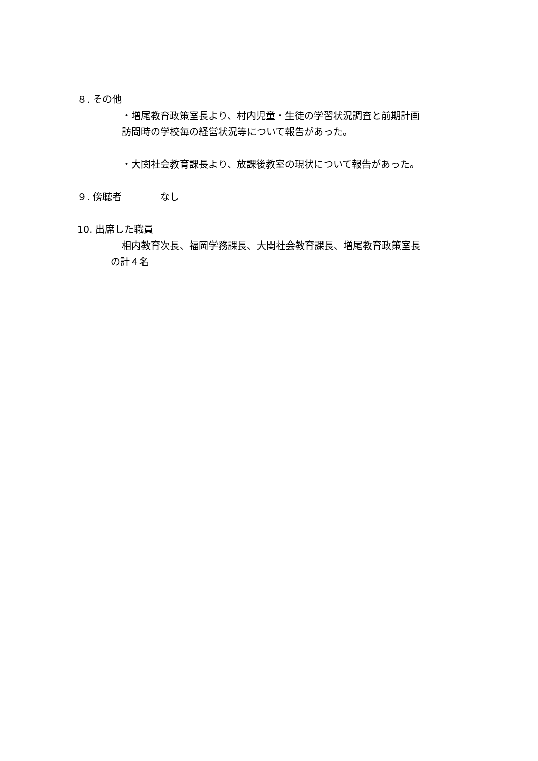８. その他
・増尾教育政策室長より、村内児童・生徒の学習状況調査と前期計画
訪問時の学校毎の経営状況等について報告があった。
・大関社会教育課長より、放課後教室の現状について報告があった。
９. 傍聴者　　　　なし
10. 出席した職員
相内教育次長、福岡学務課長、大関社会教育課長、増尾教育政策室長
の計４名